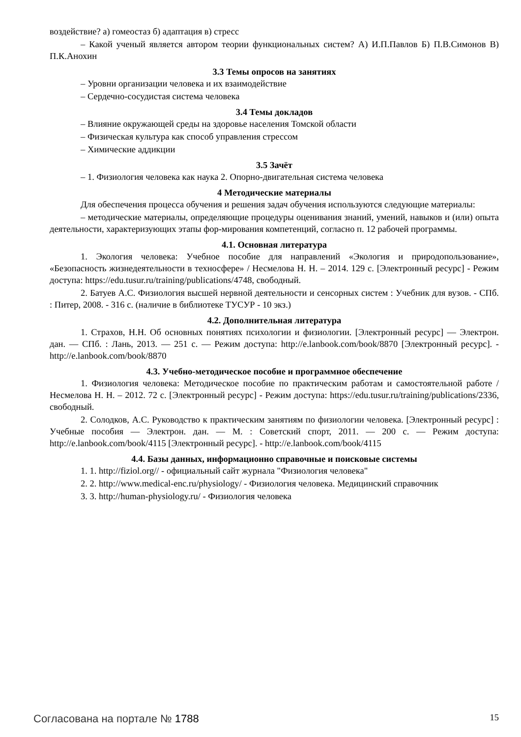воздействие? а) гомеостаз б) адаптация в) стресс
– Какой ученый является автором теории функциональных систем? А) И.П.Павлов Б) П.В.Симонов В) П.К.Анохин
3.3 Темы опросов на занятиях
– Уровни организации человека и их взаимодействие
– Сердечно-сосудистая система человека
3.4 Темы докладов
– Влияние окружающей среды на здоровье населения Томской области
– Физическая культура как способ управления стрессом
– Химические аддикции
3.5 Зачёт
– 1. Физиология человека как наука 2. Опорно-двигательная система человека
4 Методические материалы
Для обеспечения процесса обучения и решения задач обучения используются следующие материалы:
– методические материалы, определяющие процедуры оценивания знаний, умений, навыков и (или) опыта деятельности, характеризующих этапы фор-мирования компетенций, согласно п. 12 рабочей программы.
4.1. Основная литература
1. Экология человека: Учебное пособие для направлений «Экология и природопользование», «Безопасность жизнедеятельности в техносфере» / Несмелова Н. Н. – 2014. 129 с. [Электронный ресурс] - Режим доступа: https://edu.tusur.ru/training/publications/4748, свободный.
2. Батуев А.С. Физиология высшей нервной деятельности и сенсорных систем : Учебник для вузов. - СПб. : Питер, 2008. - 316 с. (наличие в библиотеке ТУСУР - 10 экз.)
4.2. Дополнительная литература
1. Страхов, Н.Н. Об основных понятиях психологии и физиологии. [Электронный ресурс] — Электрон. дан. — СПб. : Лань, 2013. — 251 с. — Режим доступа: http://e.lanbook.com/book/8870 [Электронный ресурс]. - http://e.lanbook.com/book/8870
4.3. Учебно-методическое пособие и программное обеспечение
1. Физиология человека: Методическое пособие по практическим работам и самостоятельной работе / Несмелова Н. Н. – 2012. 72 с. [Электронный ресурс] - Режим доступа: https://edu.tusur.ru/training/publications/2336, свободный.
2. Солодков, А.С. Руководство к практическим занятиям по физиологии человека. [Электронный ресурс] : Учебные пособия — Электрон. дан. — М. : Советский спорт, 2011. — 200 с. — Режим доступа: http://e.lanbook.com/book/4115 [Электронный ресурс]. - http://e.lanbook.com/book/4115
4.4. Базы данных, информационно справочные и поисковые системы
1. 1. http://fiziol.org// - официальный сайт журнала "Физиология человека"
2. 2. http://www.medical-enc.ru/physiology/ - Физиология человека. Медицинский справочник
3. 3. http://human-physiology.ru/ - Физиология человека
Согласована на портале № 1788 15